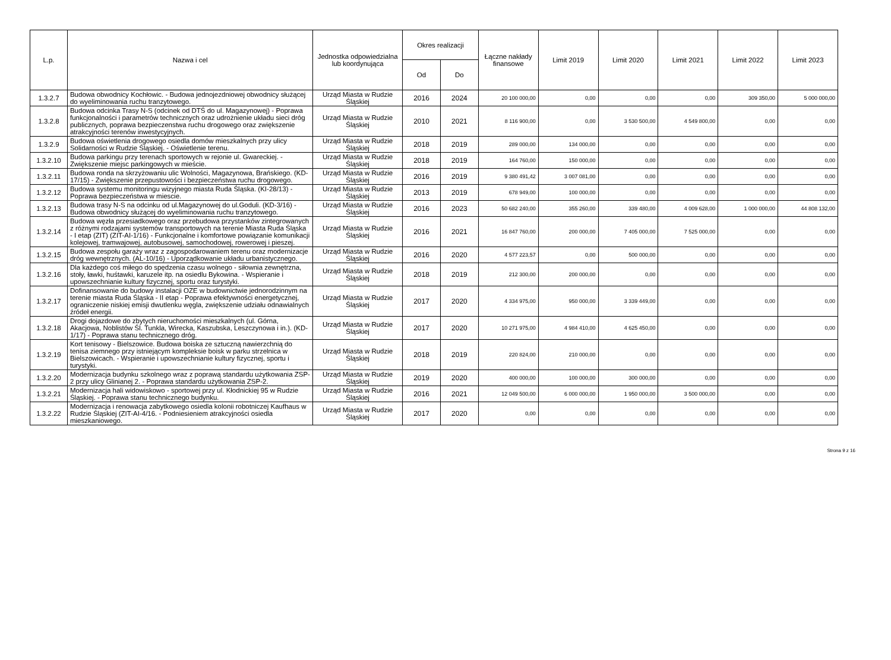| L.p. | Nazwa i cel | Jednostka odpowiedzialna lub koordynująca | Okres realizacji | | Łączne nakłady finansowe | Limit 2019 | Limit 2020 | Limit 2021 | Limit 2022 | Limit 2023 |
| --- | --- | --- | --- | --- | --- | --- | --- | --- | --- | --- |
| | | | Od | Do | | | | | | |
| 1.3.2.7 | Budowa obwodnicy Kochłowic. - Budowa jednojezdniowej obwodnicy służącej do wyeliminowania ruchu tranzytowego. | Urząd Miasta w Rudzie Śląskiej | 2016 | 2024 | 20 100 000,00 | 0,00 | 0,00 | 0,00 | 309 350,00 | 5 000 000,00 |
| 1.3.2.8 | Budowa odcinka Trasy N-S (odcinek od DTŚ do ul. Magazynowej) - Poprawa funkcjonalności i parametrów technicznych oraz udrożnienie układu sieci dróg publicznych, poprawa bezpieczenstwa ruchu drogowego oraz zwiększenie atrakcyjności terenów inwestycyjnych. | Urząd Miasta w Rudzie Śląskiej | 2010 | 2021 | 8 116 900,00 | 0,00 | 3 530 500,00 | 4 549 800,00 | 0,00 | 0,00 |
| 1.3.2.9 | Budowa oświetlenia drogowego osiedla domów mieszkalnych przy ulicy Solidarności w Rudzie Śląskiej. - Oświetlenie terenu. | Urząd Miasta w Rudzie Śląskiej | 2018 | 2019 | 289 000,00 | 134 000,00 | 0,00 | 0,00 | 0,00 | 0,00 |
| 1.3.2.10 | Budowa parkingu przy terenach sportowych w rejonie ul. Gwareckiej. - Zwiększenie miejsc parkingowych w mieście. | Urząd Miasta w Rudzie Śląskiej | 2018 | 2019 | 164 760,00 | 150 000,00 | 0,00 | 0,00 | 0,00 | 0,00 |
| 1.3.2.11 | Budowa ronda na skrzyżowaniu ulic Wolności, Magazynowa, Brańskiego. (KD-17/15) - Zwiększenie przepustowości i bezpieczeństwa ruchu drogowego. | Urząd Miasta w Rudzie Śląskiej | 2016 | 2019 | 9 380 491,42 | 3 007 081,00 | 0,00 | 0,00 | 0,00 | 0,00 |
| 1.3.2.12 | Budowa systemu monitoringu wizyjnego miasta Ruda Śląska. (KI-28/13) - Poprawa bezpieczeństwa w miescie. | Urząd Miasta w Rudzie Śląskiej | 2013 | 2019 | 678 949,00 | 100 000,00 | 0,00 | 0,00 | 0,00 | 0,00 |
| 1.3.2.13 | Budowa trasy N-S na odcinku od ul.Magazynowej do ul.Goduli. (KD-3/16) - Budowa obwodnicy służącej do wyeliminowania ruchu tranzytowego. | Urząd Miasta w Rudzie Śląskiej | 2016 | 2023 | 50 682 240,00 | 355 260,00 | 339 480,00 | 4 009 628,00 | 1 000 000,00 | 44 808 132,00 |
| 1.3.2.14 | Budowa węzła przesiadkowego oraz przebudowa przystanków zintegrowanych z różnymi rodzajami systemów transportowych na terenie Miasta Ruda Śląska - I etap (ZIT) (ZIT-AI-1/16) - Funkcjonalne i komfortowe powiązanie komunikacji kolejowej, tramwajowej, autobusowej, samochodowej, rowerowej i pieszej. | Urząd Miasta w Rudzie Śląskiej | 2016 | 2021 | 16 847 760,00 | 200 000,00 | 7 405 000,00 | 7 525 000,00 | 0,00 | 0,00 |
| 1.3.2.15 | Budowa zespołu garaży wraz z zagospodarowaniem terenu oraz modernizacje dróg wewnętrznych. (AL-10/16) - Uporządkowanie układu urbanistycznego. | Urząd Miasta w Rudzie Śląskiej | 2016 | 2020 | 4 577 223,57 | 0,00 | 500 000,00 | 0,00 | 0,00 | 0,00 |
| 1.3.2.16 | Dla każdego coś miłego do spędzenia czasu wolnego - siłownia zewnętrzna, stoły, ławki, huśtawki, karuzele itp. na osiedlu Bykowina. - Wspieranie i upowszechnianie kultury fizycznej, sportu oraz turystyki. | Urząd Miasta w Rudzie Śląskiej | 2018 | 2019 | 212 300,00 | 200 000,00 | 0,00 | 0,00 | 0,00 | 0,00 |
| 1.3.2.17 | Dofinansowanie do budowy instalacji OZE w budownictwie jednorodzinnym na terenie miasta Ruda Śląska - II etap - Poprawa efektywności energetycznej, ograniczenie niskiej emisji dwutlenku węgla, zwiększenie udziału odnawialnych źródeł energii. | Urząd Miasta w Rudzie Śląskiej | 2017 | 2020 | 4 334 975,00 | 950 000,00 | 3 339 449,00 | 0,00 | 0,00 | 0,00 |
| 1.3.2.18 | Drogi dojazdowe do zbytych nieruchomości mieszkalnych (ul. Górna, Akacjowa, Noblistów Śl. Tunkla, Wirecka, Kaszubska, Leszczynowa i in.). (KD-1/17) - Poprawa stanu technicznego dróg. | Urząd Miasta w Rudzie Śląskiej | 2017 | 2020 | 10 271 975,00 | 4 984 410,00 | 4 625 450,00 | 0,00 | 0,00 | 0,00 |
| 1.3.2.19 | Kort tenisowy - Bielszowice. Budowa boiska ze sztuczną nawierzchnią do tenisa ziemnego przy istniejącym kompleksie boisk w parku strzelnica w Bielszowicach. - Wspieranie i upowszechnianie kultury fizycznej, sportu i turystyki. | Urząd Miasta w Rudzie Śląskiej | 2018 | 2019 | 220 824,00 | 210 000,00 | 0,00 | 0,00 | 0,00 | 0,00 |
| 1.3.2.20 | Modernizacja budynku szkolnego wraz z poprawą standardu użytkowania ZSP-2 przy ulicy Glinianej 2. - Poprawa standardu użytkowania ZSP-2. | Urząd Miasta w Rudzie Śląskiej | 2019 | 2020 | 400 000,00 | 100 000,00 | 300 000,00 | 0,00 | 0,00 | 0,00 |
| 1.3.2.21 | Modernizacja hali widowiskowo - sportowej przy ul. Kłodnickiej 95 w Rudzie Śląskiej. - Poprawa stanu technicznego budynku. | Urząd Miasta w Rudzie Śląskiej | 2016 | 2021 | 12 049 500,00 | 6 000 000,00 | 1 950 000,00 | 3 500 000,00 | 0,00 | 0,00 |
| 1.3.2.22 | Modernizacja i renowacja zabytkowego osiedla kolonii robotniczej Kaufhaus w Rudzie Śląskiej (ZIT-AI-4/16. - Podniesieniem atrakcyjności osiedla mieszkaniowego. | Urząd Miasta w Rudzie Śląskiej | 2017 | 2020 | 0,00 | 0,00 | 0,00 | 0,00 | 0,00 | 0,00 |
Strona 9 z 16